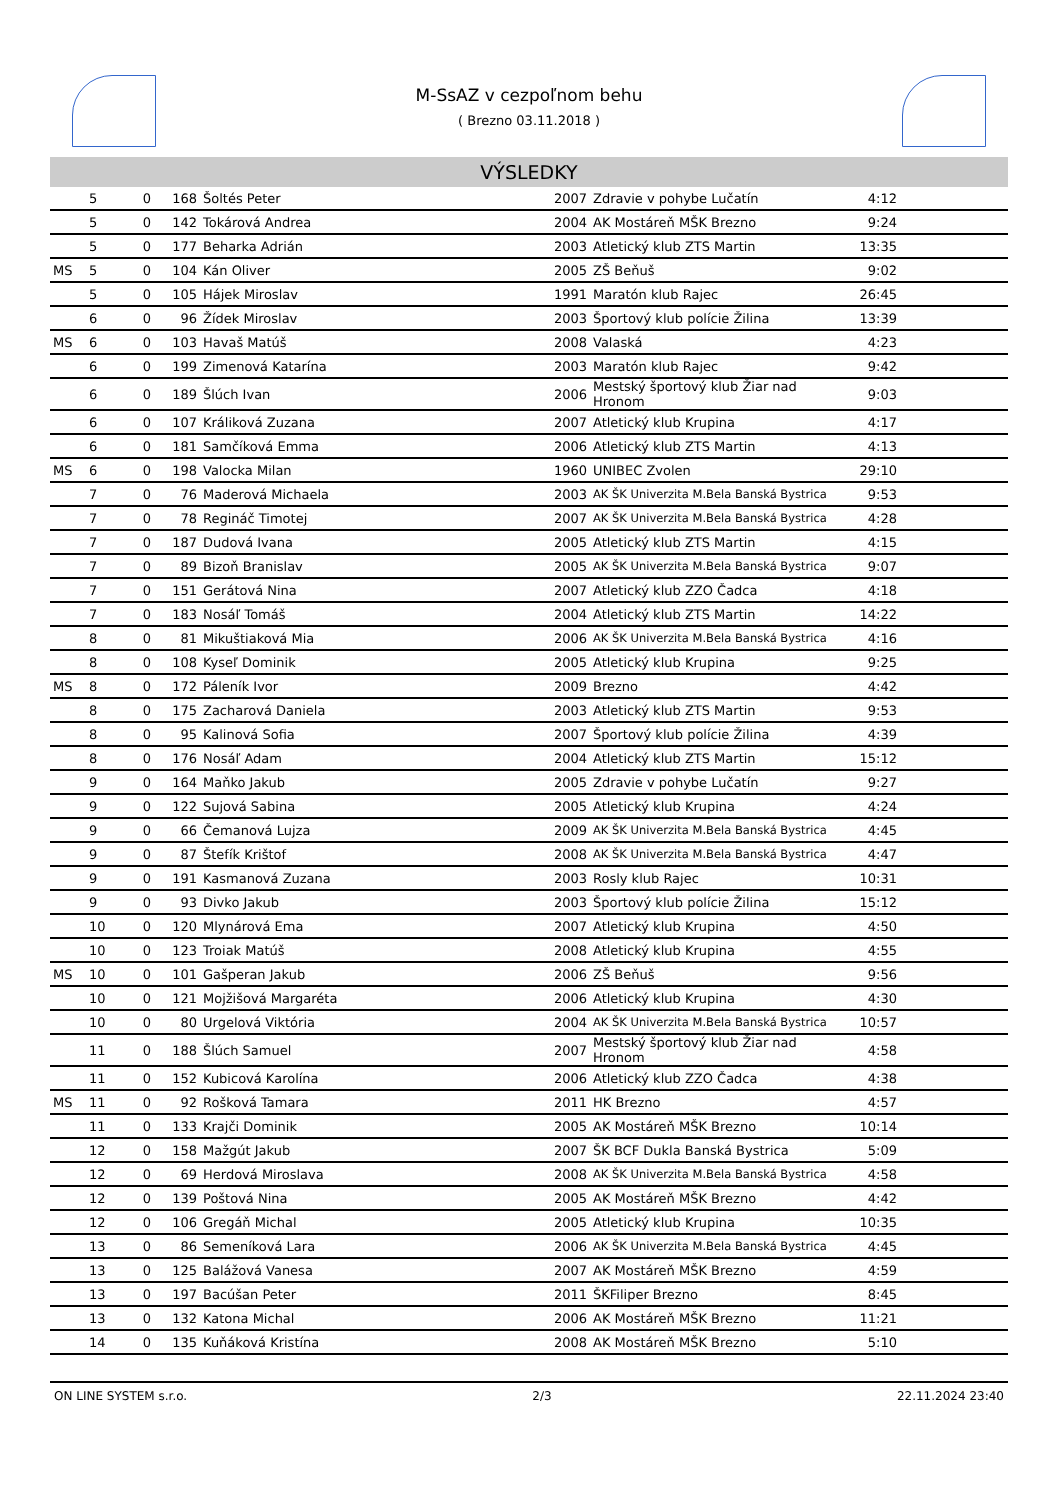M-SsAZ v cezpoľnom behu
( Brezno 03.11.2018 )
VÝSLEDKY
| | 5 | 0 | 168 | Šoltés Peter | 2007 | Zdravie v pohybe Lučatín | 4:12 | |
| | 5 | 0 | 142 | Tokárová Andrea | 2004 | AK Mostáreň MŠK Brezno | 9:24 | |
| | 5 | 0 | 177 | Beharka Adrián | 2003 | Atletický klub ZTS Martin | 13:35 | |
| MS | 5 | 0 | 104 | Kán Oliver | 2005 | ZŠ Beňuš | 9:02 | |
| | 5 | 0 | 105 | Hájek Miroslav | 1991 | Maratón klub Rajec | 26:45 | |
| | 6 | 0 | 96 | Žídek Miroslav | 2003 | Športový klub polície Žilina | 13:39 | |
| MS | 6 | 0 | 103 | Havaš Matúš | 2008 | Valaská | 4:23 | |
| | 6 | 0 | 199 | Zimenová Katarína | 2003 | Maratón klub Rajec | 9:42 | |
| | 6 | 0 | 189 | Šlúch Ivan | 2006 | Mestský športový klub Žiar nad Hronom | 9:03 | |
| | 6 | 0 | 107 | Králiková Zuzana | 2007 | Atletický klub Krupina | 4:17 | |
| | 6 | 0 | 181 | Samčíková Emma | 2006 | Atletický klub ZTS Martin | 4:13 | |
| MS | 6 | 0 | 198 | Valocka Milan | 1960 | UNIBEC Zvolen | 29:10 | |
| | 7 | 0 | 76 | Maderová Michaela | 2003 | AK ŠK Univerzita M.Bela Banská Bystrica | 9:53 | |
| | 7 | 0 | 78 | Regináč Timotej | 2007 | AK ŠK Univerzita M.Bela Banská Bystrica | 4:28 | |
| | 7 | 0 | 187 | Dudová Ivana | 2005 | Atletický klub ZTS Martin | 4:15 | |
| | 7 | 0 | 89 | Bizoň Branislav | 2005 | AK ŠK Univerzita M.Bela Banská Bystrica | 9:07 | |
| | 7 | 0 | 151 | Gerátová Nina | 2007 | Atletický klub ZZO Čadca | 4:18 | |
| | 7 | 0 | 183 | Nosáľ Tomáš | 2004 | Atletický klub ZTS Martin | 14:22 | |
| | 8 | 0 | 81 | Mikuštiaková Mia | 2006 | AK ŠK Univerzita M.Bela Banská Bystrica | 4:16 | |
| | 8 | 0 | 108 | Kyseľ Dominik | 2005 | Atletický klub Krupina | 9:25 | |
| MS | 8 | 0 | 172 | Páleník Ivor | 2009 | Brezno | 4:42 | |
| | 8 | 0 | 175 | Zacharová Daniela | 2003 | Atletický klub ZTS Martin | 9:53 | |
| | 8 | 0 | 95 | Kalinová Sofia | 2007 | Športový klub polície Žilina | 4:39 | |
| | 8 | 0 | 176 | Nosáľ Adam | 2004 | Atletický klub ZTS Martin | 15:12 | |
| | 9 | 0 | 164 | Maňko Jakub | 2005 | Zdravie v pohybe Lučatín | 9:27 | |
| | 9 | 0 | 122 | Sujová Sabina | 2005 | Atletický klub Krupina | 4:24 | |
| | 9 | 0 | 66 | Čemanová Lujza | 2009 | AK ŠK Univerzita M.Bela Banská Bystrica | 4:45 | |
| | 9 | 0 | 87 | Štefík Krištof | 2008 | AK ŠK Univerzita M.Bela Banská Bystrica | 4:47 | |
| | 9 | 0 | 191 | Kasmanová Zuzana | 2003 | Rosly klub Rajec | 10:31 | |
| | 9 | 0 | 93 | Divko Jakub | 2003 | Športový klub polície Žilina | 15:12 | |
| | 10 | 0 | 120 | Mlynárová Ema | 2007 | Atletický klub Krupina | 4:50 | |
| | 10 | 0 | 123 | Troiak Matúš | 2008 | Atletický klub Krupina | 4:55 | |
| MS | 10 | 0 | 101 | Gašperan Jakub | 2006 | ZŠ Beňuš | 9:56 | |
| | 10 | 0 | 121 | Mojžišová Margaréta | 2006 | Atletický klub Krupina | 4:30 | |
| | 10 | 0 | 80 | Urgelová Viktória | 2004 | AK ŠK Univerzita M.Bela Banská Bystrica | 10:57 | |
| | 11 | 0 | 188 | Šlúch Samuel | 2007 | Mestský športový klub Žiar nad Hronom | 4:58 | |
| | 11 | 0 | 152 | Kubicová Karolína | 2006 | Atletický klub ZZO Čadca | 4:38 | |
| MS | 11 | 0 | 92 | Rošková Tamara | 2011 | HK Brezno | 4:57 | |
| | 11 | 0 | 133 | Krajči Dominik | 2005 | AK Mostáreň MŠK Brezno | 10:14 | |
| | 12 | 0 | 158 | Mažgút Jakub | 2007 | ŠK BCF Dukla Banská Bystrica | 5:09 | |
| | 12 | 0 | 69 | Herdová Miroslava | 2008 | AK ŠK Univerzita M.Bela Banská Bystrica | 4:58 | |
| | 12 | 0 | 139 | Poštová Nina | 2005 | AK Mostáreň MŠK Brezno | 4:42 | |
| | 12 | 0 | 106 | Gregáň Michal | 2005 | Atletický klub Krupina | 10:35 | |
| | 13 | 0 | 86 | Semeníková Lara | 2006 | AK ŠK Univerzita M.Bela Banská Bystrica | 4:45 | |
| | 13 | 0 | 125 | Balážová Vanesa | 2007 | AK Mostáreň MŠK Brezno | 4:59 | |
| | 13 | 0 | 197 | Bacúšan Peter | 2011 | ŠKFiliper Brezno | 8:45 | |
| | 13 | 0 | 132 | Katona Michal | 2006 | AK Mostáreň MŠK Brezno | 11:21 | |
| | 14 | 0 | 135 | Kuňáková Kristína | 2008 | AK Mostáreň MŠK Brezno | 5:10 | |
ON LINE SYSTEM s.r.o. 2/3 22.11.2024 23:40